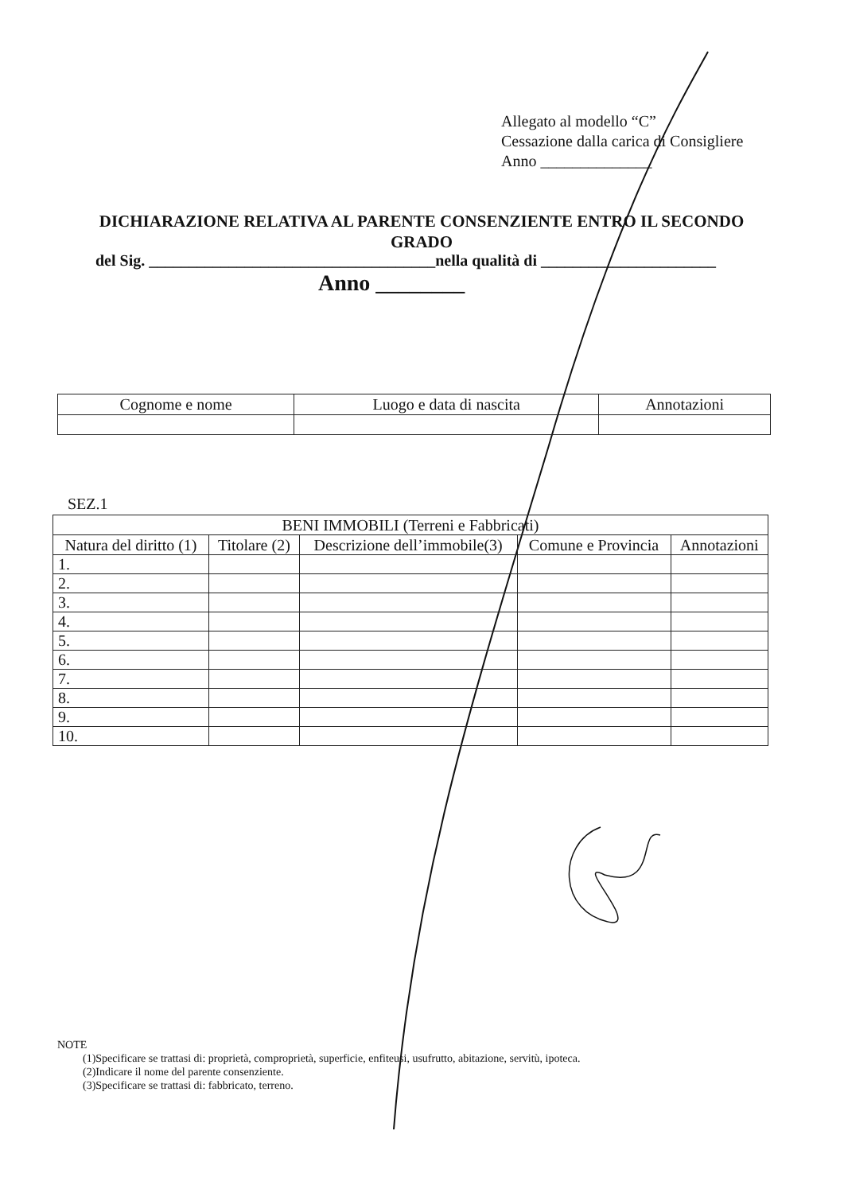Allegato al modello “C”
Cessazione dalla carica di Consigliere
Anno ______________
DICHIARAZIONE RELATIVA AL PARENTE CONSENZIENTE ENTRO IL SECONDO GRADO
del Sig. ____________________________________nella qualità di ______________________
Anno ________
| Cognome e nome | Luogo e data di nascita | Annotazioni |
| --- | --- | --- |
SEZ.1
| BENI IMMOBILI (Terreni e Fabbricati) | | | | |
| --- | --- | --- | --- | --- |
| Natura del diritto (1) | Titolare (2) | Descrizione dell’immobile(3) | Comune e Provincia | Annotazioni |
| 1. | | | | |
| 2. | | | | |
| 3. | | | | |
| 4. | | | | |
| 5. | | | | |
| 6. | | | | |
| 7. | | | | |
| 8. | | | | |
| 9. | | | | |
| 10. | | | | |
NOTE
(1)Specificare se trattasi di: proprietà, comproprietà, superficie, enfiteusi, usufrutto, abitazione, servitù, ipoteca.
(2)Indicare il nome del parente consenziente.
(3)Specificare se trattasi di: fabbricato, terreno.